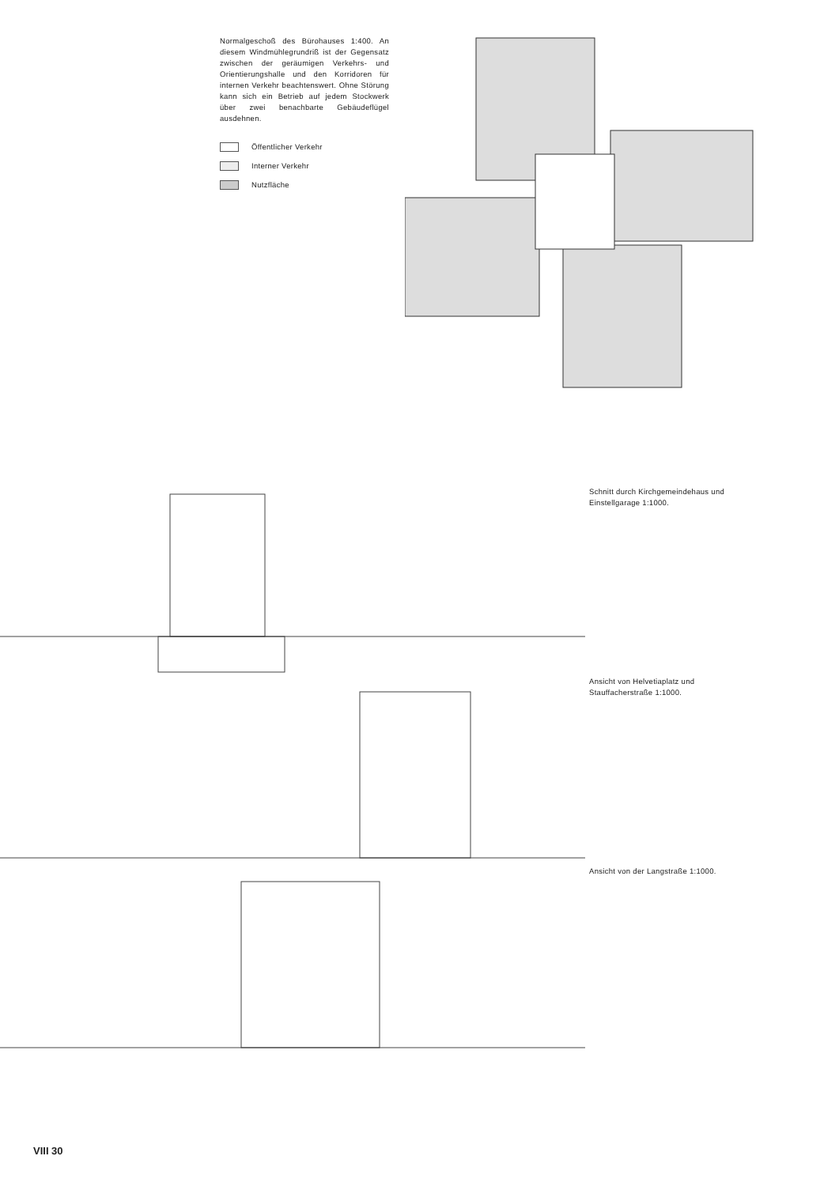Normalgeschoß des Bürohauses 1:400. An diesem Windmühlegrundriß ist der Gegensatz zwischen der geräumigen Verkehrs- und Orientierungshalle und den Korridoren für internen Verkehr beachtenswert. Ohne Störung kann sich ein Betrieb auf jedem Stockwerk über zwei benachbarte Gebäudeflügel ausdehnen.
Öffentlicher Verkehr
Interner Verkehr
Nutzfläche
Schnitt durch Kirchgemeindehaus und Einstellgarage 1:1000.
Ansicht von Helvetiaplatz und Stauffacherstraße 1:1000.
Ansicht von der Langstraße 1:1000.
VIII 30